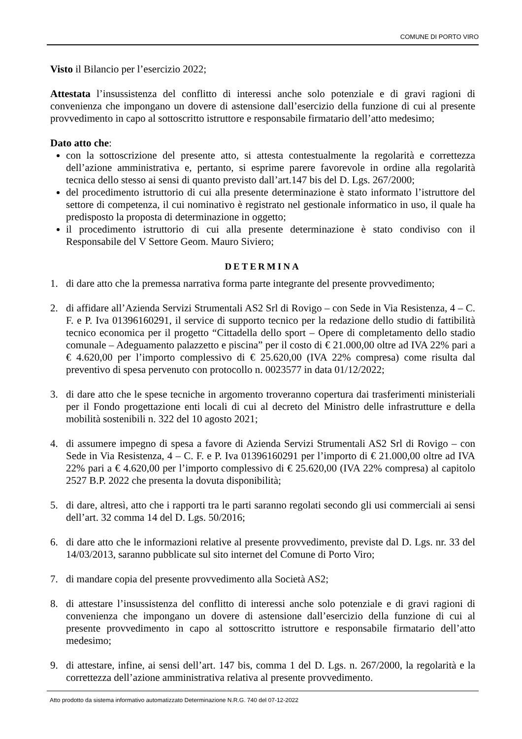COMUNE DI PORTO VIRO
Visto il Bilancio per l’esercizio 2022;
Attestata l’insussistenza del conflitto di interessi anche solo potenziale e di gravi ragioni di convenienza che impongano un dovere di astensione dall’esercizio della funzione di cui al presente provvedimento in capo al sottoscritto istruttore e responsabile firmatario dell’atto medesimo;
Dato atto che:
con la sottoscrizione del presente atto, si attesta contestualmente la regolarità e correttezza dell’azione amministrativa e, pertanto, si esprime parere favorevole in ordine alla regolarità tecnica dello stesso ai sensi di quanto previsto dall’art.147 bis del D. Lgs. 267/2000;
del procedimento istruttorio di cui alla presente determinazione è stato informato l’istruttore del settore di competenza, il cui nominativo è registrato nel gestionale informatico in uso, il quale ha predisposto la proposta di determinazione in oggetto;
il procedimento istruttorio di cui alla presente determinazione è stato condiviso con il Responsabile del V Settore Geom. Mauro Siviero;
DETERMINA
1. di dare atto che la premessa narrativa forma parte integrante del presente provvedimento;
2. di affidare all’Azienda Servizi Strumentali AS2 Srl di Rovigo – con Sede in Via Resistenza, 4 – C. F. e P. Iva 01396160291, il service di supporto tecnico per la redazione dello studio di fattibilità tecnico economica per il progetto “Cittadella dello sport – Opere di completamento dello stadio comunale – Adeguamento palazzetto e piscina” per il costo di € 21.000,00 oltre ad IVA 22% pari a € 4.620,00 per l’importo complessivo di € 25.620,00 (IVA 22% compresa) come risulta dal preventivo di spesa pervenuto con protocollo n. 0023577 in data 01/12/2022;
3. di dare atto che le spese tecniche in argomento troveranno copertura dai trasferimenti ministeriali per il Fondo progettazione enti locali di cui al decreto del Ministro delle infrastrutture e della mobilità sostenibili n. 322 del 10 agosto 2021;
4. di assumere impegno di spesa a favore di Azienda Servizi Strumentali AS2 Srl di Rovigo – con Sede in Via Resistenza, 4 – C. F. e P. Iva 01396160291 per l’importo di € 21.000,00 oltre ad IVA 22% pari a € 4.620,00 per l’importo complessivo di € 25.620,00 (IVA 22% compresa) al capitolo 2527 B.P. 2022 che presenta la dovuta disponibilità;
5. di dare, altresì, atto che i rapporti tra le parti saranno regolati secondo gli usi commerciali ai sensi dell’art. 32 comma 14 del D. Lgs. 50/2016;
6. di dare atto che le informazioni relative al presente provvedimento, previste dal D. Lgs. nr. 33 del 14/03/2013, saranno pubblicate sul sito internet del Comune di Porto Viro;
7. di mandare copia del presente provvedimento alla Società AS2;
8. di attestare l’insussistenza del conflitto di interessi anche solo potenziale e di gravi ragioni di convenienza che impongano un dovere di astensione dall’esercizio della funzione di cui al presente provvedimento in capo al sottoscritto istruttore e responsabile firmatario dell’atto medesimo;
9. di attestare, infine, ai sensi dell’art. 147 bis, comma 1 del D. Lgs. n. 267/2000, la regolarità e la correttezza dell’azione amministrativa relativa al presente provvedimento.
Atto prodotto da sistema informativo automatizzato Determinazione N.R.G. 740 del 07-12-2022